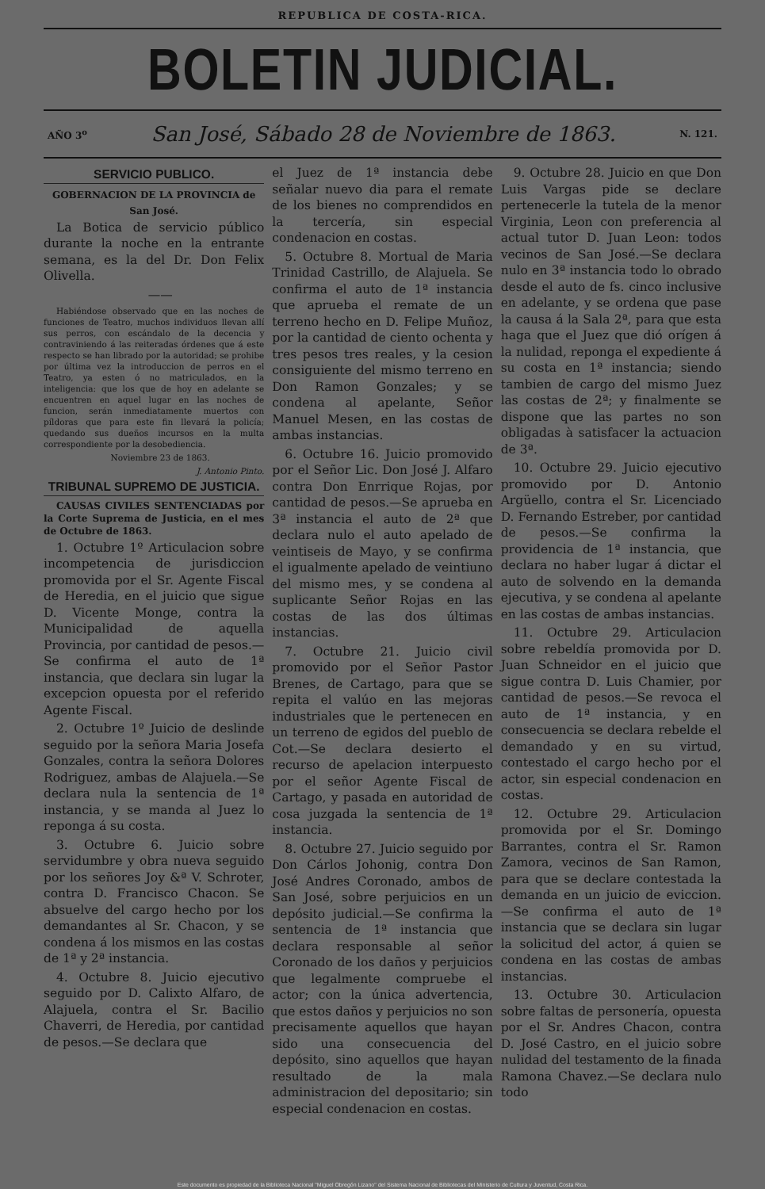REPUBLICA DE COSTA-RICA.
BOLETIN JUDICIAL.
AÑO 3<sup>o</sup> San José, Sábado 28 de Noviembre de 1863. N. 121.
SERVICIO PUBLICO.
GOBERNACION DE LA PROVINCIA de San José.
La Botica de servicio público durante la noche en la entrante semana, es la del Dr. Don Felix Olivella.
——
Habiéndose observado que en las noches de funciones de Teatro, muchos individuos llevan allí sus perros, con escándalo de la decencia y contraviniendo á las reiteradas órdenes que á este respecto se han librado por la autoridad; se prohibe por última vez la introduccion de perros en el Teatro, ya esten ó no matriculados, en la inteligencia: que los que de hoy en adelante se encuentren en aquel lugar en las noches de funcion, serán inmediatamente muertos con píldoras que para este fin llevará la policía; quedando sus dueños incursos en la multa correspondiente por la desobediencia.
Noviembre 23 de 1863.
J. Antonio Pinto.
TRIBUNAL SUPREMO DE JUSTICIA.
CAUSAS CIVILES SENTENCIADAS por la Corte Suprema de Justicia, en el mes de Octubre de 1863.
1. Octubre 1º Articulacion sobre incompetencia de jurisdiccion promovida por el Sr. Agente Fiscal de Heredia, en el juicio que sigue D. Vicente Monge, contra la Municipalidad de aquella Provincia, por cantidad de pesos.—Se confirma el auto de 1ª instancia, que declara sin lugar la excepcion opuesta por el referido Agente Fiscal.
2. Octubre 1º Juicio de deslinde seguido por la señora Maria Josefa Gonzales, contra la señora Dolores Rodriguez, ambas de Alajuela.—Se declara nula la sentencia de 1ª instancia, y se manda al Juez lo reponga á su costa.
3. Octubre 6. Juicio sobre servidumbre y obra nueva seguido por los señores Joy &ª V. Schroter, contra D. Francisco Chacon. Se absuelve del cargo hecho por los demandantes al Sr. Chacon, y se condena á los mismos en las costas de 1ª y 2ª instancia.
4. Octubre 8. Juicio ejecutivo seguido por D. Calixto Alfaro, de Alajuela, contra el Sr. Bacilio Chaverri, de Heredia, por cantidad de pesos.—Se declara que
el Juez de 1ª instancia debe señalar nuevo dia para el remate de los bienes no comprendidos en la tercería, sin especial condenacion en costas.
5. Octubre 8. Mortual de Maria Trinidad Castrillo, de Alajuela. Se confirma el auto de 1ª instancia que aprueba el remate de un terreno hecho en D. Felipe Muñoz, por la cantidad de ciento ochenta y tres pesos tres reales, y la cesion consiguiente del mismo terreno en Don Ramon Gonzales; y se condena al apelante, Señor Manuel Mesen, en las costas de ambas instancias.
6. Octubre 16. Juicio promovido por el Señor Lic. Don José J. Alfaro contra Don Enrrique Rojas, por cantidad de pesos.—Se aprueba en 3ª instancia el auto de 2ª que declara nulo el auto apelado de veintiseis de Mayo, y se confirma el igualmente apelado de veintiuno del mismo mes, y se condena al suplicante Señor Rojas en las costas de las dos últimas instancias.
7. Octubre 21. Juicio civil promovido por el Señor Pastor Brenes, de Cartago, para que se repita el valúo en las mejoras industriales que le pertenecen en un terreno de egidos del pueblo de Cot.—Se declara desierto el recurso de apelacion interpuesto por el señor Agente Fiscal de Cartago, y pasada en autoridad de cosa juzgada la sentencia de 1ª instancia.
8. Octubre 27. Juicio seguido por Don Cárlos Johonig, contra Don José Andres Coronado, ambos de San José, sobre perjuicios en un depósito judicial.—Se confirma la sentencia de 1ª instancia que declara responsable al señor Coronado de los daños y perjuicios que legalmente compruebe el actor; con la única advertencia, que estos daños y perjuicios no son precisamente aquellos que hayan sido una consecuencia del depósito, sino aquellos que hayan resultado de la mala administracion del depositario; sin especial condenacion en costas.
9. Octubre 28. Juicio en que Don Luis Vargas pide se declare pertenecerle la tutela de la menor Virginia, Leon con preferencia al actual tutor D. Juan Leon: todos vecinos de San José.—Se declara nulo en 3ª instancia todo lo obrado desde el auto de fs. cinco inclusive en adelante, y se ordena que pase la causa á la Sala 2ª, para que esta haga que el Juez que dió orígen á la nulidad, reponga el expediente á su costa en 1ª instancia; siendo tambien de cargo del mismo Juez las costas de 2ª; y finalmente se dispone que las partes no son obligadas à satisfacer la actuacion de 3ª.
10. Octubre 29. Juicio ejecutivo promovido por D. Antonio Argüello, contra el Sr. Licenciado D. Fernando Estreber, por cantidad de pesos.—Se confirma la providencia de 1ª instancia, que declara no haber lugar á dictar el auto de solvendo en la demanda ejecutiva, y se condena al apelante en las costas de ambas instancias.
11. Octubre 29. Articulacion sobre rebeldía promovida por D. Juan Schneidor en el juicio que sigue contra D. Luis Chamier, por cantidad de pesos.—Se revoca el auto de 1ª instancia, y en consecuencia se declara rebelde el demandado y en su virtud, contestado el cargo hecho por el actor, sin especial condenacion en costas.
12. Octubre 29. Articulacion promovida por el Sr. Domingo Barrantes, contra el Sr. Ramon Zamora, vecinos de San Ramon, para que se declare contestada la demanda en un juicio de eviccion.—Se confirma el auto de 1ª instancia que se declara sin lugar la solicitud del actor, á quien se condena en las costas de ambas instancias.
13. Octubre 30. Articulacion sobre faltas de personería, opuesta por el Sr. Andres Chacon, contra D. José Castro, en el juicio sobre nulidad del testamento de la finada Ramona Chavez.—Se declara nulo todo
Este documento es propiedad de la Biblioteca Nacional "Miguel Obregón Lizano" del Sistema Nacional de Bibliotecas del Ministerio de Cultura y Juventud, Costa Rica.